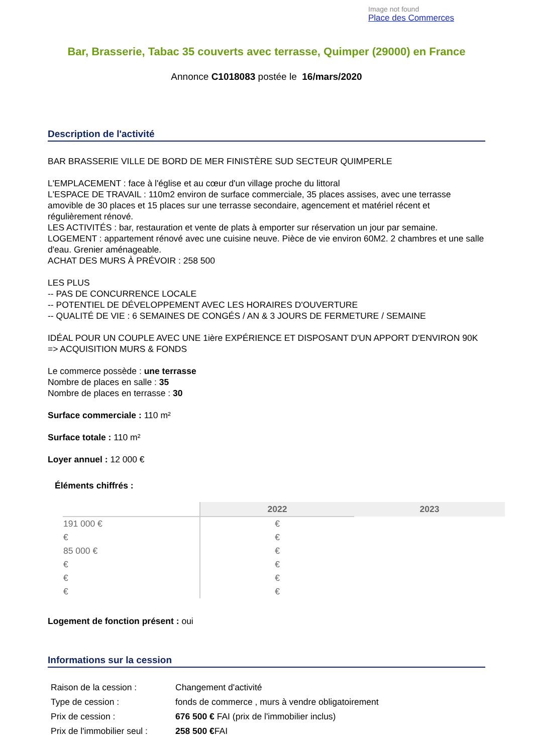Image not found
Place des Commerces
Bar, Brasserie, Tabac 35 couverts avec terrasse, Quimper (29000) en France
Annonce C1018083 postée le 16/mars/2020
Description de l'activité
BAR BRASSERIE VILLE DE BORD DE MER FINISTÈRE SUD SECTEUR QUIMPERLE
L'EMPLACEMENT : face à l'église et au cœur d'un village proche du littoral
L'ESPACE DE TRAVAIL : 110m2 environ de surface commerciale, 35 places assises, avec une terrasse amovible de 30 places et 15 places sur une terrasse secondaire, agencement et matériel récent et régulièrement rénové.
LES ACTIVITÉS : bar, restauration et vente de plats à emporter sur réservation un jour par semaine.
LOGEMENT : appartement rénové avec une cuisine neuve. Pièce de vie environ 60M2. 2 chambres et une salle d'eau. Grenier aménageable.
ACHAT DES MURS À PRÉVOIR : 258 500
LES PLUS
-- PAS DE CONCURRENCE LOCALE
-- POTENTIEL DE DÉVELOPPEMENT AVEC LES HORAIRES D'OUVERTURE
-- QUALITÉ DE VIE : 6 SEMAINES DE CONGÉS / AN & 3 JOURS DE FERMETURE / SEMAINE
IDÉAL POUR UN COUPLE AVEC UNE 1ière EXPÉRIENCE ET DISPOSANT D'UN APPORT D'ENVIRON 90K => ACQUISITION MURS & FONDS
Le commerce possède : une terrasse
Nombre de places en salle : 35
Nombre de places en terrasse : 30
Surface commerciale : 110 m²
Surface totale : 110 m²
Loyer annuel : 12 000 €
Éléments chiffrés :
| | 2022 | 2023 |
| 191 000 € | € | |
| € | € | |
| 85 000 € | € | |
| € | € | |
| € | € | |
| € | € | |
Logement de fonction présent : oui
Informations sur la cession
| Raison de la cession : | Changement d'activité |
| Type de cession : | fonds de commerce , murs à vendre obligatoirement |
| Prix de cession : | 676 500 € FAI (prix de l'immobilier inclus) |
| Prix de l'immobilier seul : | 258 500 € FAI |